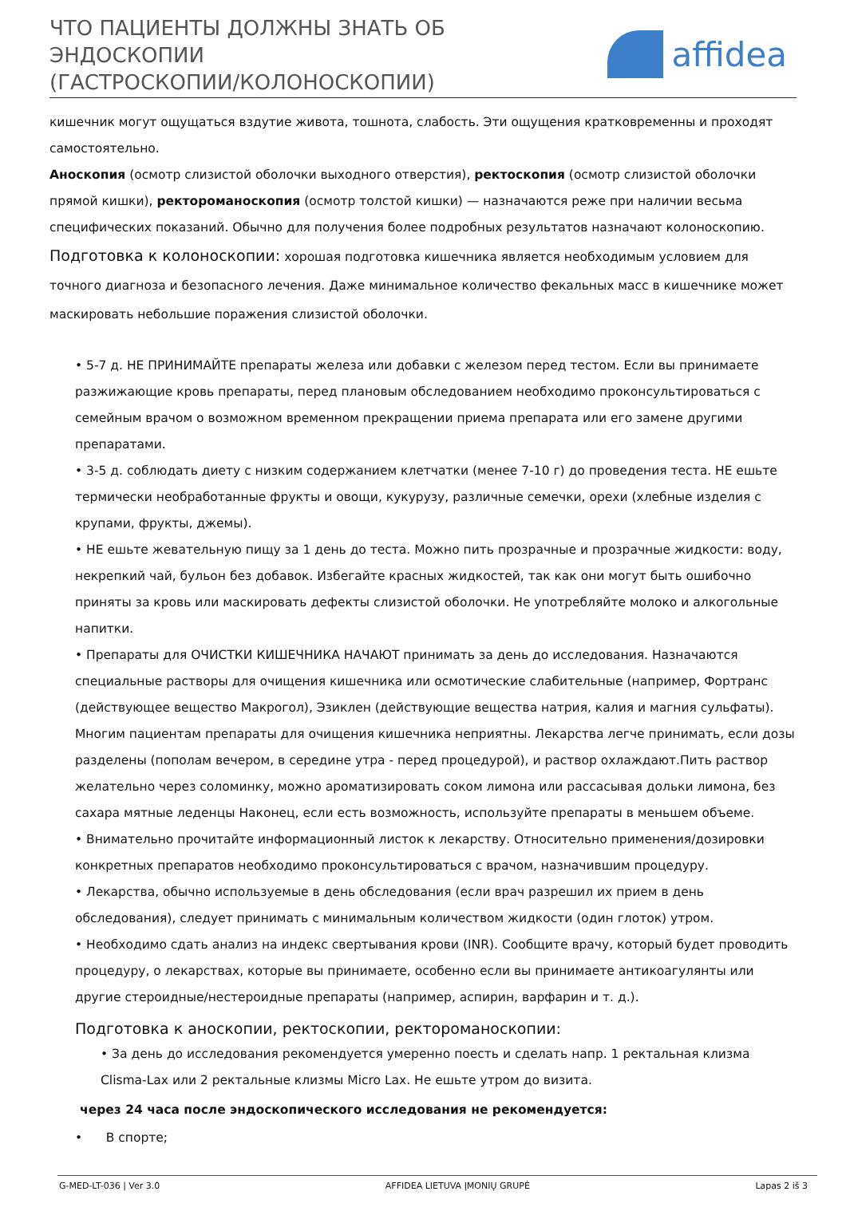ЧТО ПАЦИЕНТЫ ДОЛЖНЫ ЗНАТЬ ОБ
ЭНДОСКОПИИ
(ГАСТРОСКОПИИ/КОЛОНОСКОПИИ)
affidea
кишечник могут ощущаться вздутие живота, тошнота, слабость. Эти ощущения кратковременны и проходят самостоятельно.
Аноскопия (осмотр слизистой оболочки выходного отверстия), ректоскопия (осмотр слизистой оболочки прямой кишки), ректороманоскопия (осмотр толстой кишки) — назначаются реже при наличии весьма специфических показаний. Обычно для получения более подробных результатов назначают колоноскопию.
Подготовка к колоноскопии: хорошая подготовка кишечника является необходимым условием для точного диагноза и безопасного лечения. Даже минимальное количество фекальных масс в кишечнике может маскировать небольшие поражения слизистой оболочки.
• 5-7 д. НЕ ПРИНИМАЙТЕ препараты железа или добавки с железом перед тестом. Если вы принимаете разжижающие кровь препараты, перед плановым обследованием необходимо проконсультироваться с семейным врачом о возможном временном прекращении приема препарата или его замене другими препаратами.
• 3-5 д. соблюдать диету с низким содержанием клетчатки (менее 7-10 г) до проведения теста. НЕ ешьте термически необработанные фрукты и овощи, кукурузу, различные семечки, орехи (хлебные изделия с крупами, фрукты, джемы).
• НЕ ешьте жевательную пищу за 1 день до теста. Можно пить прозрачные и прозрачные жидкости: воду, некрепкий чай, бульон без добавок. Избегайте красных жидкостей, так как они могут быть ошибочно приняты за кровь или маскировать дефекты слизистой оболочки. Не употребляйте молоко и алкогольные напитки.
• Препараты для ОЧИСТКИ КИШЕЧНИКА НАЧАЮТ принимать за день до исследования. Назначаются специальные растворы для очищения кишечника или осмотические слабительные (например, Фортранс (действующее вещество Макрогол), Эзиклен (действующие вещества натрия, калия и магния сульфаты). Многим пациентам препараты для очищения кишечника неприятны. Лекарства легче принимать, если дозы разделены (пополам вечером, в середине утра - перед процедурой), и раствор охлаждают.Пить раствор желательно через соломинку, можно ароматизировать соком лимона или рассасывая дольки лимона, без сахара мятные леденцы Наконец, если есть возможность, используйте препараты в меньшем объеме.
• Внимательно прочитайте информационный листок к лекарству. Относительно применения/дозировки конкретных препаратов необходимо проконсультироваться с врачом, назначившим процедуру.
• Лекарства, обычно используемые в день обследования (если врач разрешил их прием в день обследования), следует принимать с минимальным количеством жидкости (один глоток) утром.
• Необходимо сдать анализ на индекс свертывания крови (INR). Сообщите врачу, который будет проводить процедуру, о лекарствах, которые вы принимаете, особенно если вы принимаете антикоагулянты или другие стероидные/нестероидные препараты (например, аспирин, варфарин и т. д.).
Подготовка к аноскопии, ректоскопии, ректороманоскопии:
• За день до исследования рекомендуется умеренно поесть и сделать напр. 1 ректальная клизма Clisma-Lax или 2 ректальные клизмы Micro Lax. Не ешьте утром до визита.
через 24 часа после эндоскопического исследования не рекомендуется:
• В спорте;
G-MED-LT-036 | Ver 3.0 AFFIDEA LIETUVA ĮMONIŲ GRUPĖ Lapas 2 iš 3